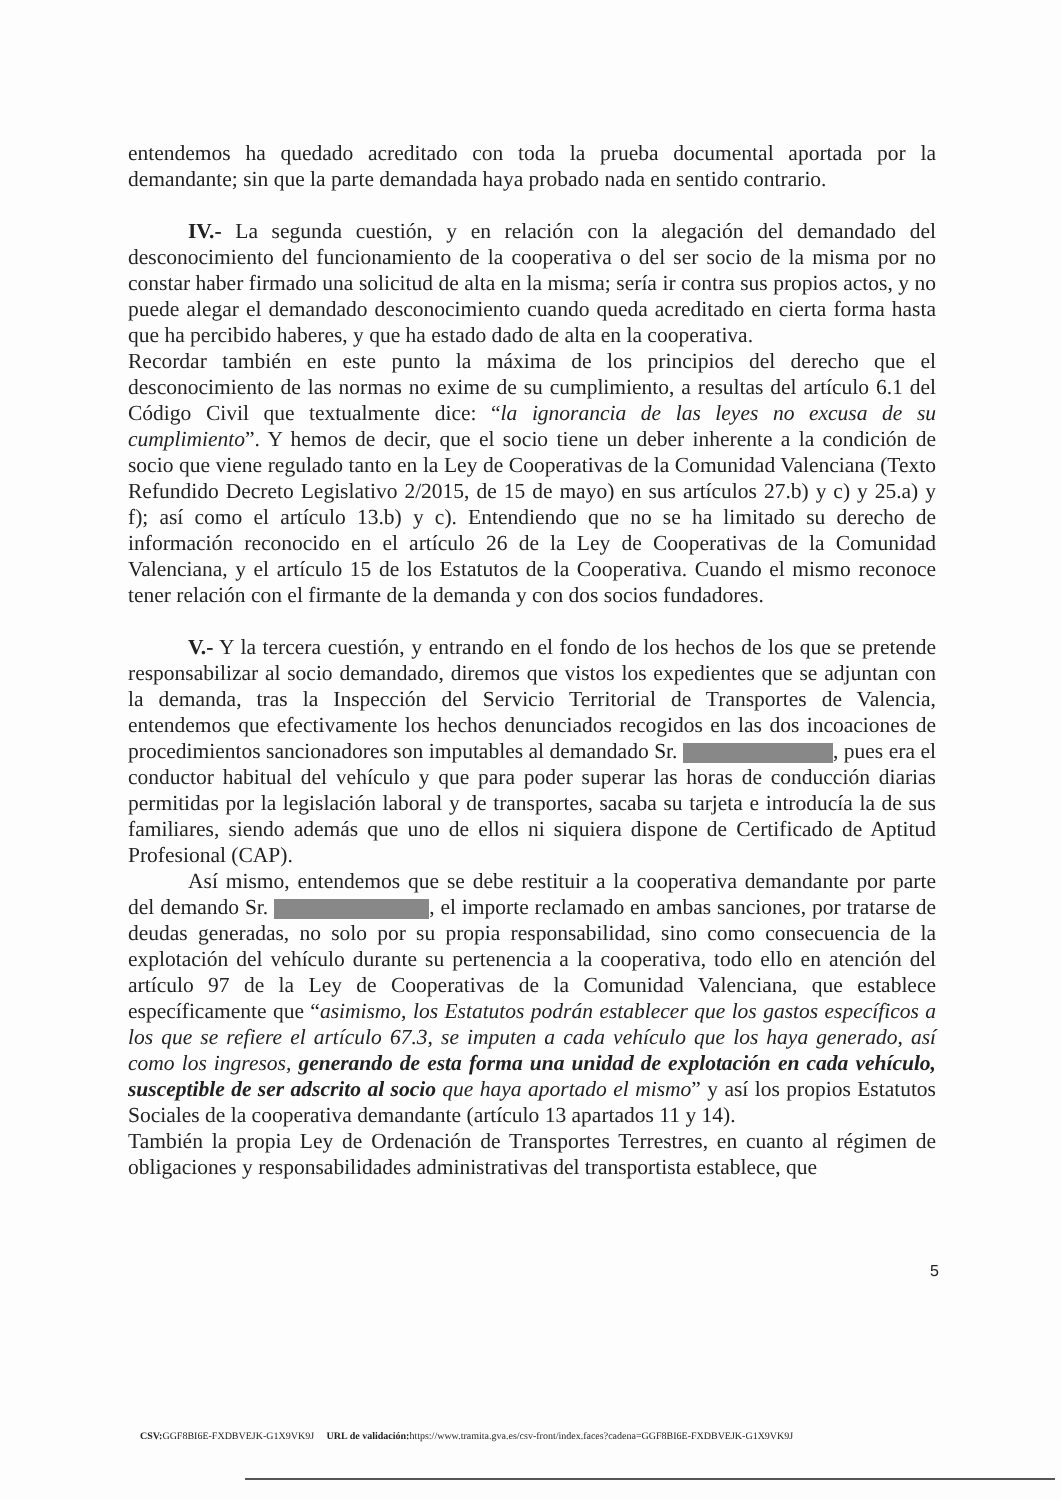entendemos ha quedado acreditado con toda la prueba documental aportada por la demandante; sin que la parte demandada haya probado nada en sentido contrario.
IV.- La segunda cuestión, y en relación con la alegación del demandado del desconocimiento del funcionamiento de la cooperativa o del ser socio de la misma por no constar haber firmado una solicitud de alta en la misma; sería ir contra sus propios actos, y no puede alegar el demandado desconocimiento cuando queda acreditado en cierta forma hasta que ha percibido haberes, y que ha estado dado de alta en la cooperativa.
Recordar también en este punto la máxima de los principios del derecho que el desconocimiento de las normas no exime de su cumplimiento, a resultas del artículo 6.1 del Código Civil que textualmente dice: “la ignorancia de las leyes no excusa de su cumplimiento”. Y hemos de decir, que el socio tiene un deber inherente a la condición de socio que viene regulado tanto en la Ley de Cooperativas de la Comunidad Valenciana (Texto Refundido Decreto Legislativo 2/2015, de 15 de mayo) en sus artículos 27.b) y c) y 25.a) y f); así como el artículo 13.b) y c). Entendiendo que no se ha limitado su derecho de información reconocido en el artículo 26 de la Ley de Cooperativas de la Comunidad Valenciana, y el artículo 15 de los Estatutos de la Cooperativa. Cuando el mismo reconoce tener relación con el firmante de la demanda y con dos socios fundadores.
V.- Y la tercera cuestión, y entrando en el fondo de los hechos de los que se pretende responsabilizar al socio demandado, diremos que vistos los expedientes que se adjuntan con la demanda, tras la Inspección del Servicio Territorial de Transportes de Valencia, entendemos que efectivamente los hechos denunciados recogidos en las dos incoaciones de procedimientos sancionadores son imputables al demandado Sr. , pues era el conductor habitual del vehículo y que para poder superar las horas de conducción diarias permitidas por la legislación laboral y de transportes, sacaba su tarjeta e introducía la de sus familiares, siendo además que uno de ellos ni siquiera dispone de Certificado de Aptitud Profesional (CAP).
Así mismo, entendemos que se debe restituir a la cooperativa demandante por parte del demando Sr. , el importe reclamado en ambas sanciones, por tratarse de deudas generadas, no solo por su propia responsabilidad, sino como consecuencia de la explotación del vehículo durante su pertenencia a la cooperativa, todo ello en atención del artículo 97 de la Ley de Cooperativas de la Comunidad Valenciana, que establece específicamente que “asimismo, los Estatutos podrán establecer que los gastos específicos a los que se refiere el artículo 67.3, se imputen a cada vehículo que los haya generado, así como los ingresos, generando de esta forma una unidad de explotación en cada vehículo, susceptible de ser adscrito al socio que haya aportado el mismo” y así los propios Estatutos Sociales de la cooperativa demandante (artículo 13 apartados 11 y 14).
También la propia Ley de Ordenación de Transportes Terrestres, en cuanto al régimen de obligaciones y responsabilidades administrativas del transportista establece, que
5
CSV: GGF8BI6E-FXDBVEJK-G1X9VK9J URL de validación: https://www.tramita.gva.es/csv-front/index.faces?cadena=GGF8BI6E-FXDBVEJK-G1X9VK9J